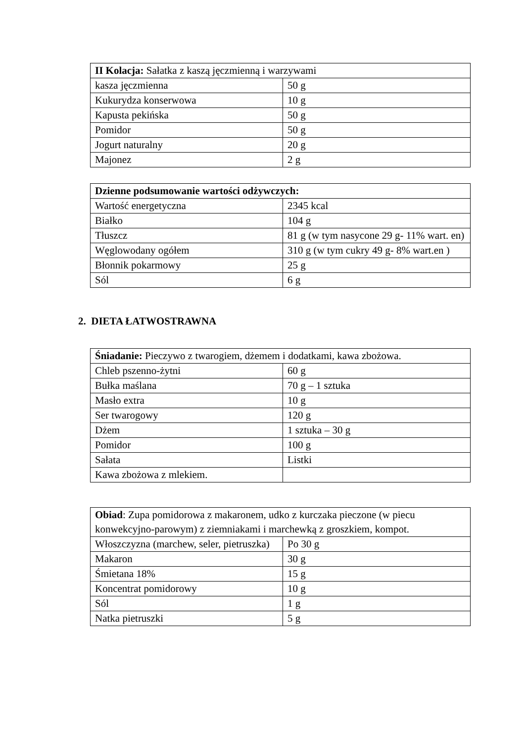| II Kolacja: Sałatka z kaszą jęczmienną i warzywami | |
| kasza jęczmienna | 50 g |
| Kukurydza konserwowa | 10 g |
| Kapusta pekińska | 50 g |
| Pomidor | 50 g |
| Jogurt naturalny | 20 g |
| Majonez | 2 g |
| Dzienne podsumowanie wartości odżywczych: | |
| Wartość energetyczna | 2345 kcal |
| Białko | 104 g |
| Tłuszcz | 81 g (w tym nasycone 29 g- 11% wart. en) |
| Węglowodany ogółem | 310 g (w tym cukry 49 g- 8% wart.en ) |
| Błonnik pokarmowy | 25 g |
| Sól | 6 g |
2. DIETA ŁATWOSTRAWNA
| Śniadanie: Pieczywo z twarogiem, dżemem i dodatkami, kawa zbożowa. | |
| Chleb pszenno-żytni | 60 g |
| Bułka maślana | 70 g – 1 sztuka |
| Masło extra | 10 g |
| Ser twarogowy | 120 g |
| Dżem | 1 sztuka – 30 g |
| Pomidor | 100 g |
| Sałata | Listki |
| Kawa zbożowa z mlekiem. | |
| Obiad : Zupa pomidorowa z makaronem, udko z kurczaka pieczone (w piecu konwekcyjno-parowym) z ziemniakami i marchewką z groszkiem, kompot. | |
| Włoszczyzna (marchew, seler, pietruszka) | Po 30 g |
| Makaron | 30 g |
| Śmietana 18% | 15 g |
| Koncentrat pomidorowy | 10 g |
| Sól | 1 g |
| Natka pietruszki | 5 g |